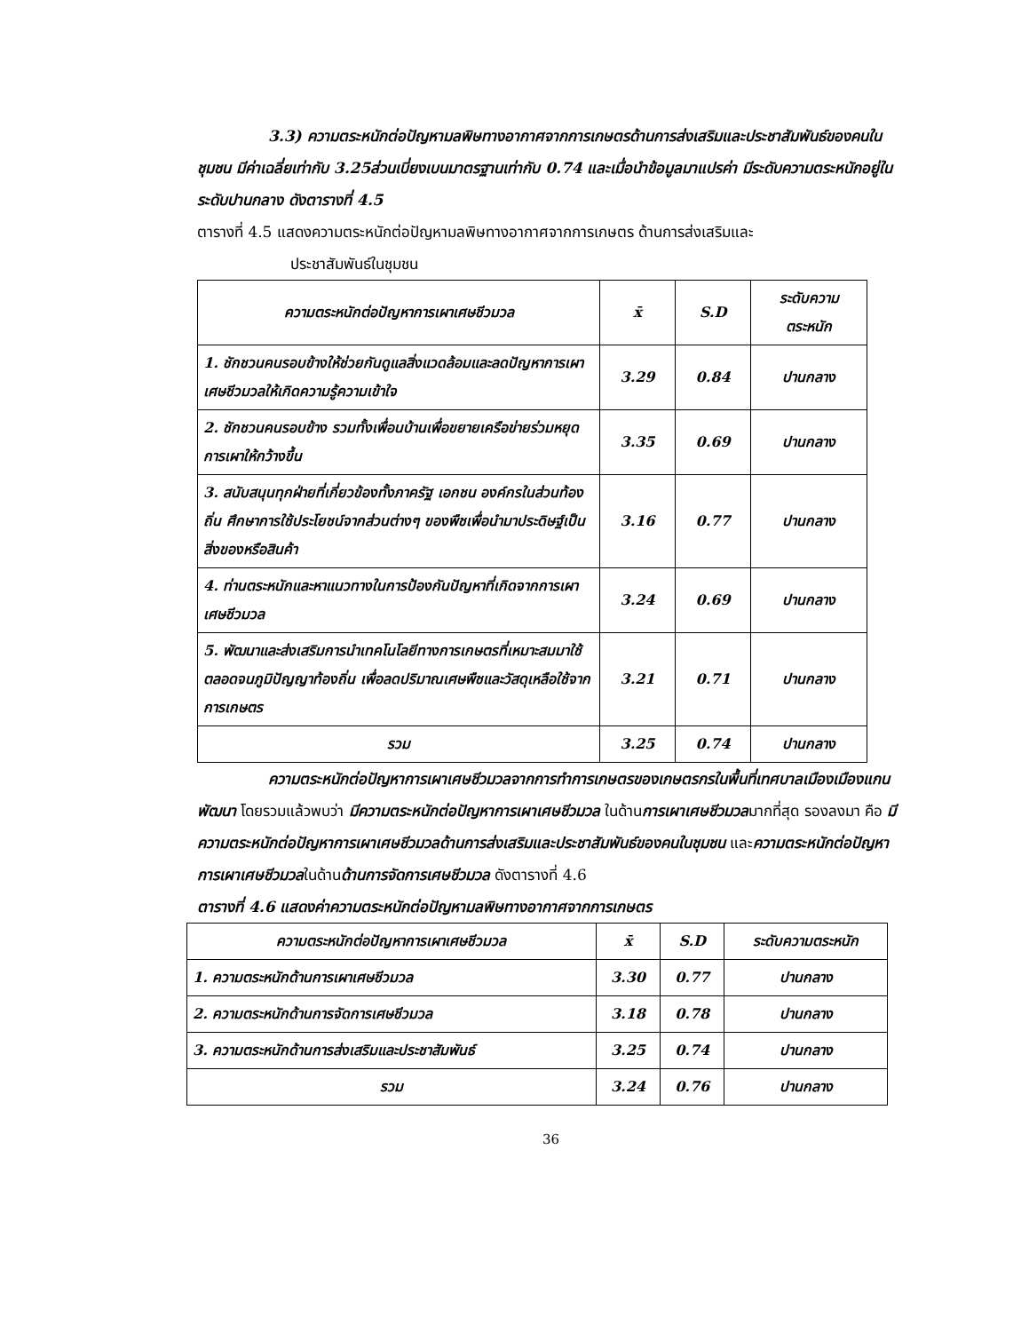3.3) ความตระหนักต่อปัญหามลพิษทางอากาศจากการเกษตรด้านการส่งเสริมและประชาสัมพันธ์ของคนในชุมชน มีค่าเฉลี่ยเท่ากับ 3.25ส่วนเบี่ยงเบนมาตรฐานเท่ากับ 0.74 และเมื่อนำข้อมูลมาแปรค่า มีระดับความตระหนักอยู่ในระดับปานกลาง ดังตารางที่ 4.5
ตารางที่ 4.5 แสดงความตระหนักต่อปัญหามลพิษทางอากาศจากการเกษตร ด้านการส่งเสริมและ
ประชาสัมพันธ์ในชุมชน
| ความตระหนักต่อปัญหาการเผาเศษชีวมวล | x̄ | S.D | ระดับความ ตระหนัก |
| --- | --- | --- | --- |
| 1. ชักชวนคนรอบข้างให้ช่วยกันดูแลสิ่งแวดล้อมและลดปัญหาการเผาเศษชีวมวลให้เกิดความรู้ความเข้าใจ | 3.29 | 0.84 | ปานกลาง |
| 2. ชักชวนคนรอบข้าง รวมทั้งเพื่อนบ้านเพื่อขยายเครือข่ายร่วมหยุดการเผาให้กว้างขึ้น | 3.35 | 0.69 | ปานกลาง |
| 3. สนับสนุนทุกฝ่ายที่เกี่ยวข้องทั้งภาครัฐ เอกชน องค์กรในส่วนท้องถิ่น ศึกษาการใช้ประโยชน์จากส่วนต่างๆ ของพืชเพื่อนำมาประดิษฐ์เป็นสิ่งของหรือสินค้า | 3.16 | 0.77 | ปานกลาง |
| 4. ท่านตระหนักและหาแนวทางในการป้องกันปัญหาที่เกิดจากการเผาเศษชีวมวล | 3.24 | 0.69 | ปานกลาง |
| 5. พัฒนาและส่งเสริมการนำเทคโนโลยีทางการเกษตรที่เหมาะสมมาใช้ตลอดจนภูมิปัญญาท้องถิ่น เพื่อลดปริมาณเศษพืชและวัสดุเหลือใช้จากการเกษตร | 3.21 | 0.71 | ปานกลาง |
| รวม | 3.25 | 0.74 | ปานกลาง |
ความตระหนักต่อปัญหาการเผาเศษชีวมวลจากการทำการเกษตรของเกษตรกรในพื้นที่เทศบาลเมืองเมืองแกนพัฒนา โดยรวมแล้วพบว่า มีความตระหนักต่อปัญหาการเผาเศษชีวมวล ในด้านการเผาเศษชีวมวลมากที่สุด รองลงมา คือ มีความตระหนักต่อปัญหาการเผาเศษชีวมวลด้านการส่งเสริมและประชาสัมพันธ์ของคนในชุมชน และความตระหนักต่อปัญหาการเผาเศษชีวมวลในด้านด้านการจัดการเศษชีวมวล ดังตารางที่ 4.6
ตารางที่ 4.6 แสดงค่าความตระหนักต่อปัญหามลพิษทางอากาศจากการเกษตร
| ความตระหนักต่อปัญหาการเผาเศษชีวมวล | x̄ | S.D | ระดับความตระหนัก |
| --- | --- | --- | --- |
| 1. ความตระหนักด้านการเผาเศษชีวมวล | 3.30 | 0.77 | ปานกลาง |
| 2. ความตระหนักด้านการจัดการเศษชีวมวล | 3.18 | 0.78 | ปานกลาง |
| 3. ความตระหนักด้านการส่งเสริมและประชาสัมพันธ์ | 3.25 | 0.74 | ปานกลาง |
| รวม | 3.24 | 0.76 | ปานกลาง |
36